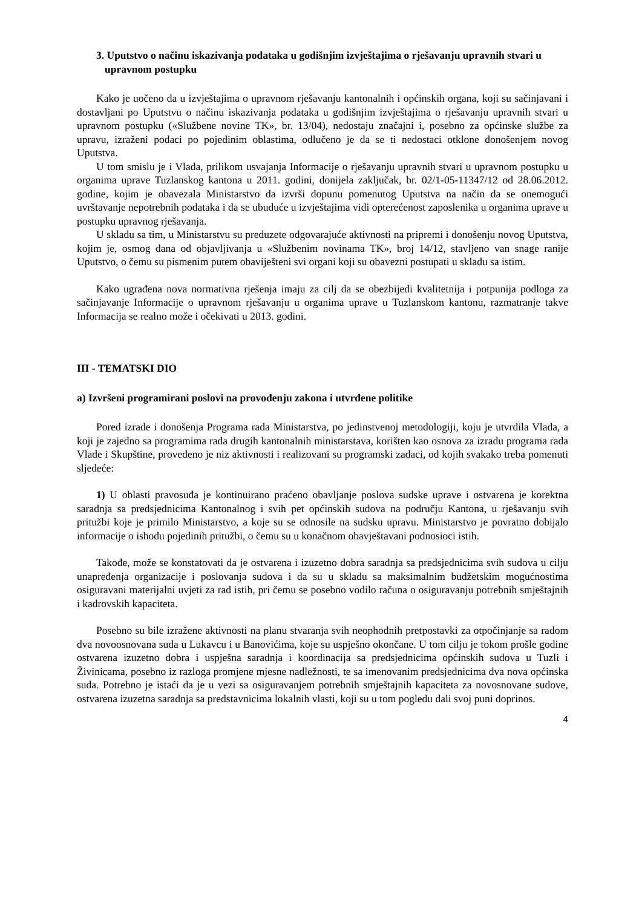3. Uputstvo o načinu iskazivanja podataka u godišnjim izvještajima o rješavanju upravnih stvari u upravnom postupku
Kako je uočeno da u izvještajima o upravnom rješavanju kantonalnih i općinskih organa, koji su sačinjavani i dostavljani po Uputstvu o načinu iskazivanja podataka u godišnjim izvještajima o rješavanju upravnih stvari u upravnom postupku («Službene novine TK», br. 13/04), nedostaju značajni i, posebno za općinske službe za upravu, izraženi podaci po pojedinim oblastima, odlučeno je da se ti nedostaci otklone donošenjem novog Uputstva.
U tom smislu je i Vlada, prilikom usvajanja Informacije o rješavanju upravnih stvari u upravnom postupku u organima uprave Tuzlanskog kantona u 2011. godini, donijela zaključak, br. 02/1-05-11347/12 od 28.06.2012. godine, kojim je obavezala Ministarstvo da izvrši dopunu pomenutog Uputstva na način da se onemogući uvrštavanje nepotrebnih podataka i da se ubuduće u izvještajima vidi opterećenost zaposlenika u organima uprave u postupku upravnog rješavanja.
U skladu sa tim, u Ministarstvu su preduzete odgovarajuće aktivnosti na pripremi i donošenju novog Uputstva, kojim je, osmog dana od objavljivanja u «Službenim novinama TK», broj 14/12, stavljeno van snage ranije Uputstvo, o čemu su pismenim putem obaviješteni svi organi koji su obavezni postupati u skladu sa istim.
Kako ugrađena nova normativna rješenja imaju za cilj da se obezbijedi kvalitetnija i potpunija podloga za sačinjavanje Informacije o upravnom rješavanju u organima uprave u Tuzlanskom kantonu, razmatranje takve Informacija se realno može i očekivati u 2013. godini.
III - TEMATSKI DIO
a) Izvršeni programirani poslovi na provođenju zakona i utvrđene politike
Pored izrade i donošenja Programa rada Ministarstva, po jedinstvenoj metodologiji, koju je utvrdila Vlada, a koji je zajedno sa programima rada drugih kantonalnih ministarstava, korišten kao osnova za izradu programa rada Vlade i Skupštine, provedeno je niz aktivnosti i realizovani su programski zadaci, od kojih svakako treba pomenuti sljedeće:
1) U oblasti pravosuđa je kontinuirano praćeno obavljanje poslova sudske uprave i ostvarena je korektna saradnja sa predsjednicima Kantonalnog i svih pet općinskih sudova na području Kantona, u rješavanju svih pritužbi koje je primilo Ministarstvo, a koje su se odnosile na sudsku upravu. Ministarstvo je povratno dobijalo informacije o ishodu pojedinih pritužbi, o čemu su u konačnom obavještavani podnosioci istih.
Takođe, može se konstatovati da je ostvarena i izuzetno dobra saradnja sa predsjednicima svih sudova u cilju unapređenja organizacije i poslovanja sudova i da su u skladu sa maksimalnim budžetskim mogućnostima osiguravani materijalni uvjeti za rad istih, pri čemu se posebno vodilo računa o osiguravanju potrebnih smještajnih i kadrovskih kapaciteta.
Posebno su bile izražene aktivnosti na planu stvaranja svih neophodnih pretpostavki za otpočinjanje sa radom dva novoosnovana suda u Lukavcu i u Banovićima, koje su uspješno okončane. U tom cilju je tokom prošle godine ostvarena izuzetno dobra i uspješna saradnja i koordinacija sa predsjednicima općinskih sudova u Tuzli i Živinicama, posebno iz razloga promjene mjesne nadležnosti, te sa imenovanim predsjednicima dva nova općinska suda. Potrebno je istaći da je u vezi sa osiguravanjem potrebnih smještajnih kapaciteta za novosnovane sudove, ostvarena izuzetna saradnja sa predstavnicima lokalnih vlasti, koji su u tom pogledu dali svoj puni doprinos.
4